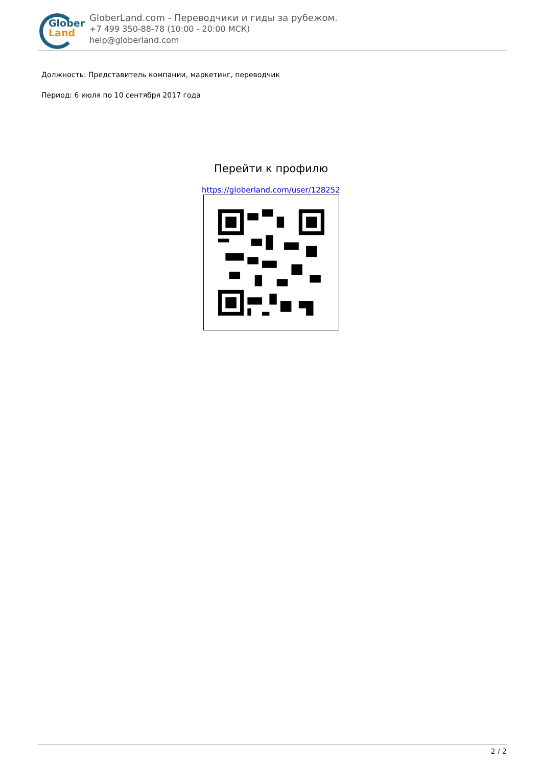Glober
Land
GloberLand.com - Переводчики и гиды за рубежом.
+7 499 350-88-78 (10:00 - 20:00 МСК)
help@globerland.com
Должность: Представитель компании, маркетинг, переводчик
Период: 6 июля по 10 сентября 2017 года
Перейти к профилю
https://globerland.com/user/128252
2 / 2